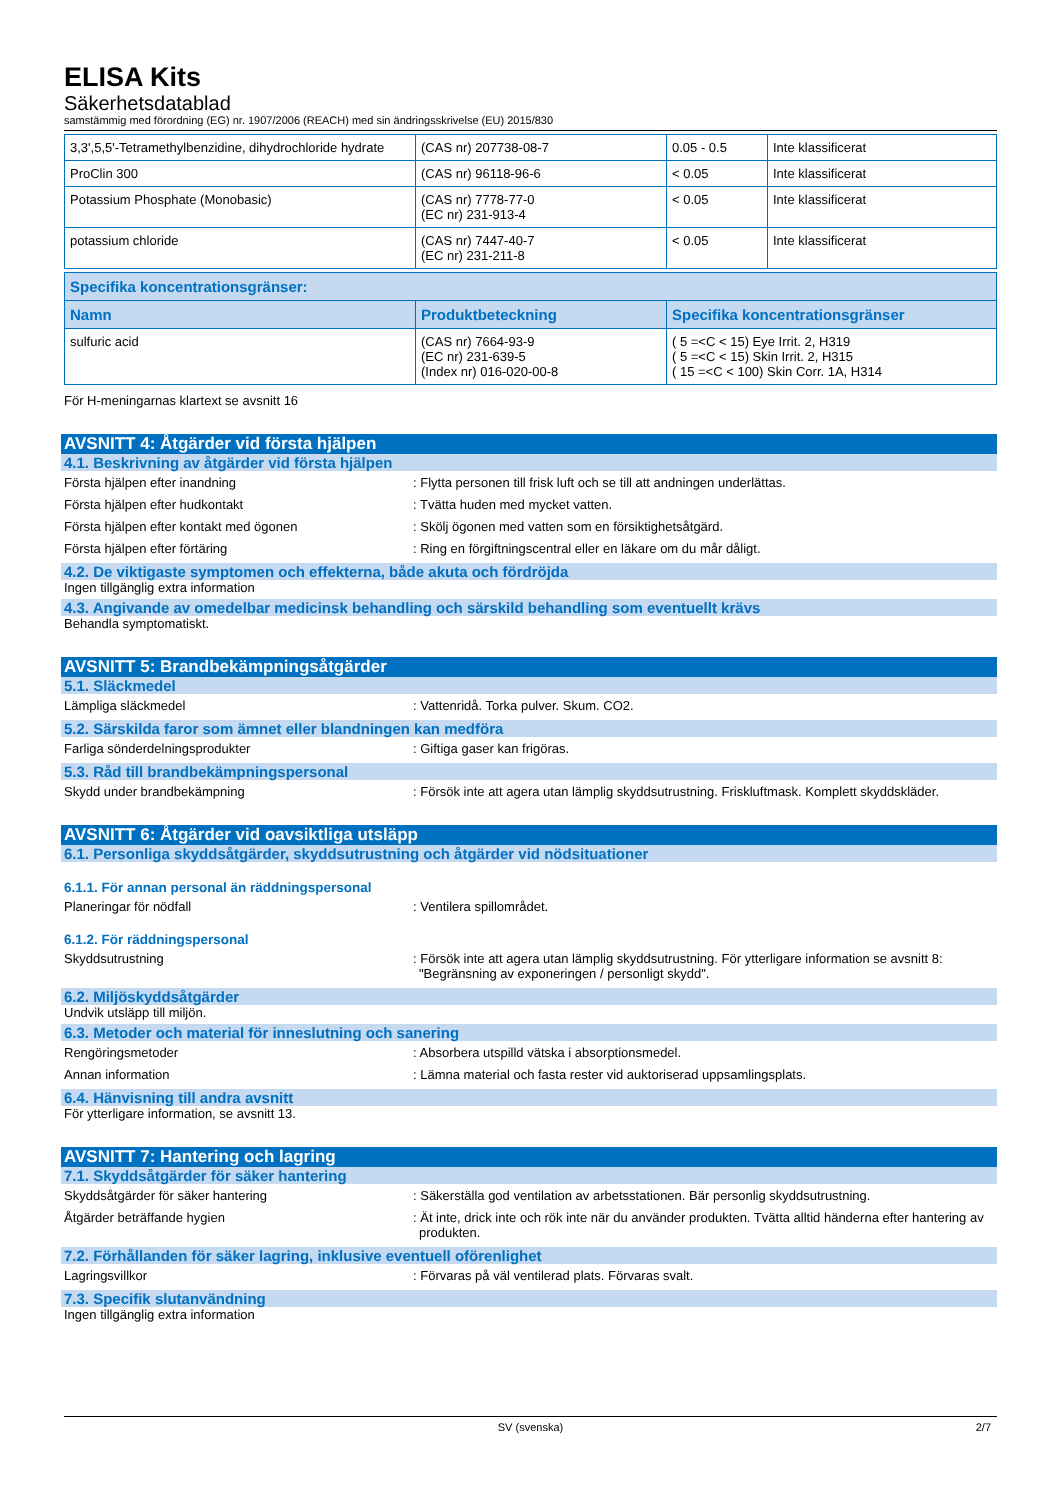ELISA Kits
Säkerhetsdatablad
samstämmig med förordning (EG) nr. 1907/2006 (REACH) med sin ändringsskrivelse (EU) 2015/830
| 3,3',5,5'-Tetramethylbenzidine, dihydrochloride hydrate | (CAS nr) 207738-08-7 | 0.05 - 0.5 | Inte klassificerat |
| ProClin 300 | (CAS nr) 96118-96-6 | < 0.05 | Inte klassificerat |
| Potassium Phosphate (Monobasic) | (CAS nr) 7778-77-0 (EC nr) 231-913-4 | < 0.05 | Inte klassificerat |
| potassium chloride | (CAS nr) 7447-40-7 (EC nr) 231-211-8 | < 0.05 | Inte klassificerat |
| Specifika koncentrationsgränser: | | |
| --- | --- | --- |
| Namn | Produktbeteckning | Specifika koncentrationsgränser |
| sulfuric acid | (CAS nr) 7664-93-9 (EC nr) 231-639-5 (Index nr) 016-020-00-8 | ( 5 =<C < 15) Eye Irrit. 2, H319 ( 5 =<C < 15) Skin Irrit. 2, H315 ( 15 =<C < 100) Skin Corr. 1A, H314 |
För H-meningarnas klartext se avsnitt 16
AVSNITT 4: Åtgärder vid första hjälpen
4.1. Beskrivning av åtgärder vid första hjälpen
Första hjälpen efter inandning : Flytta personen till frisk luft och se till att andningen underlättas.
Första hjälpen efter hudkontakt : Tvätta huden med mycket vatten.
Första hjälpen efter kontakt med ögonen : Skölj ögonen med vatten som en försiktighetsåtgärd.
Första hjälpen efter förtäring : Ring en förgiftningscentral eller en läkare om du mår dåligt.
4.2. De viktigaste symptomen och effekterna, både akuta och fördröjda
Ingen tillgänglig extra information
4.3. Angivande av omedelbar medicinsk behandling och särskild behandling som eventuellt krävs
Behandla symptomatiskt.
AVSNITT 5: Brandbekämpningsåtgärder
5.1. Släckmedel
Lämpliga släckmedel : Vattenridå. Torka pulver. Skum. CO2.
5.2. Särskilda faror som ämnet eller blandningen kan medföra
Farliga sönderdelningsprodukter : Giftiga gaser kan frigöras.
5.3. Råd till brandbekämpningspersonal
Skydd under brandbekämpning : Försök inte att agera utan lämplig skyddsutrustning. Friskluftmask. Komplett skyddskläder.
AVSNITT 6: Åtgärder vid oavsiktliga utsläpp
6.1. Personliga skyddsåtgärder, skyddsutrustning och åtgärder vid nödsituationer
6.1.1. För annan personal än räddningspersonal
Planeringar för nödfall : Ventilera spillområdet.
6.1.2. För räddningspersonal
Skyddsutrustning : Försök inte att agera utan lämplig skyddsutrustning. För ytterligare information se avsnitt 8: "Begränsning av exponeringen / personligt skydd".
6.2. Miljöskyddsåtgärder
Undvik utsläpp till miljön.
6.3. Metoder och material för inneslutning och sanering
Rengöringsmetoder : Absorbera utspilld vätska i absorptionsmedel.
Annan information : Lämna material och fasta rester vid auktoriserad uppsamlingsplats.
6.4. Hänvisning till andra avsnitt
För ytterligare information, se avsnitt 13.
AVSNITT 7: Hantering och lagring
7.1. Skyddsåtgärder för säker hantering
Skyddsåtgärder för säker hantering : Säkerställa god ventilation av arbetsstationen. Bär personlig skyddsutrustning.
Åtgärder beträffande hygien : Ät inte, drick inte och rök inte när du använder produkten. Tvätta alltid händerna efter hantering av produkten.
7.2. Förhållanden för säker lagring, inklusive eventuell oförenlighet
Lagringsvillkor : Förvaras på väl ventilerad plats. Förvaras svalt.
7.3. Specifik slutanvändning
Ingen tillgänglig extra information
SV (svenska) 2/7